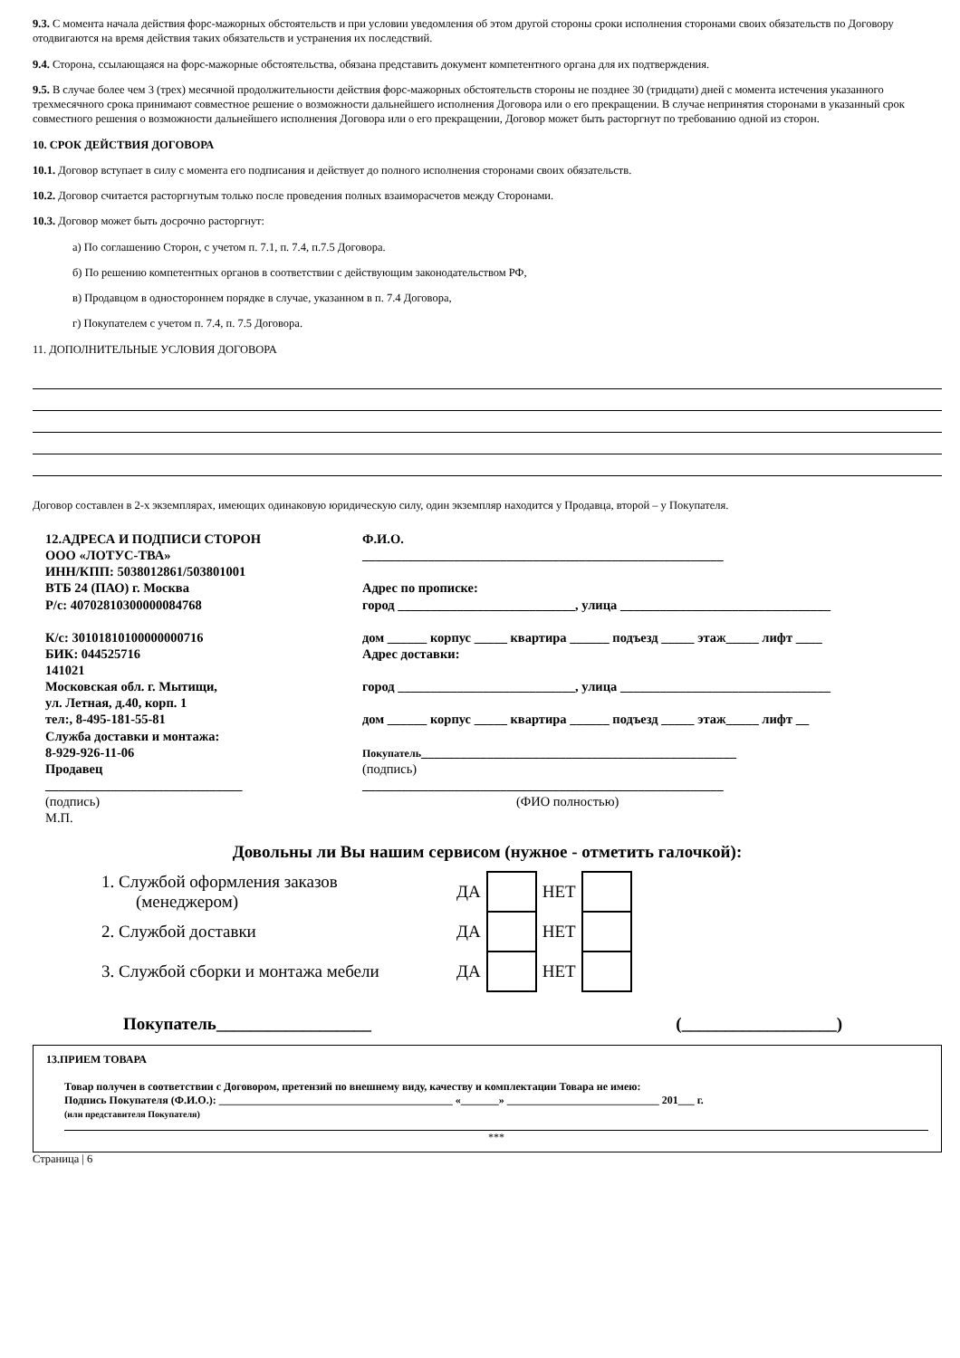9.3. С момента начала действия форс-мажорных обстоятельств и при условии уведомления об этом другой стороны сроки исполнения сторонами своих обязательств по Договору отодвигаются на время действия таких обязательств и устранения их последствий.
9.4. Сторона, ссылающаяся на форс-мажорные обстоятельства, обязана представить документ компетентного органа для их подтверждения.
9.5. В случае более чем 3 (трех) месячной продолжительности действия форс-мажорных обстоятельств стороны не позднее 30 (тридцати) дней с момента истечения указанного трехмесячного срока принимают совместное решение о возможности дальнейшего исполнения Договора или о его прекращении. В случае непринятия сторонами в указанный срок совместного решения о возможности дальнейшего исполнения Договора или о его прекращении, Договор может быть расторгнут по требованию одной из сторон.
10. СРОК ДЕЙСТВИЯ ДОГОВОРА
10.1. Договор вступает в силу с момента его подписания и действует до полного исполнения сторонами своих обязательств.
10.2. Договор считается расторгнутым только после проведения полных взаиморасчетов между Сторонами.
10.3. Договор может быть досрочно расторгнут:
а) По соглашению Сторон, с учетом п. 7.1, п. 7.4, п.7.5 Договора.
б) По решению компетентных органов в соответствии с действующим законодательством РФ,
в) Продавцом в одностороннем порядке в случае, указанном в п. 7.4 Договора,
г) Покупателем с учетом п. 7.4, п. 7.5 Договора.
11. ДОПОЛНИТЕЛЬНЫЕ УСЛОВИЯ ДОГОВОРА
Договор составлен в 2-х экземплярах, имеющих одинаковую юридическую силу, один экземпляр находится у Продавца, второй – у Покупателя.
12.АДРЕСА И ПОДПИСИ СТОРОН
ООО «ЛОТУС-ТВА»
ИНН/КПП: 5038012861/503801001
ВТБ 24 (ПАО) г. Москва
Р/с: 40702810300000084768
К/с: 30101810100000000716
БИК: 044525716
141021
Московская обл. г. Мытищи,
ул. Летная, д.40, корп. 1
тел:, 8-495-181-55-81
Служба доставки и монтажа:
8-929-926-11-06
Продавец
______________________________
(подпись)
М.П.
Ф.И.О.
_______________________________________________________
Адрес по прописке:
город ___________________________, улица ________________________________
дом ______ корпус _____ квартира ______ подъезд _____ этаж_____ лифт ____
Адрес доставки:
город ___________________________, улица ________________________________
дом ______ корпус _____ квартира ______ подъезд _____ этаж_____ лифт __
Покупатель________________________________________________
(подпись)
_______________________________________________________
(ФИО полностью)
Довольны ли Вы нашим сервисом (нужное - отметить галочкой):
| 1. Службой оформления заказов (менеджером) | ДА | | НЕТ | |
| 2. Службой доставки | ДА | | НЕТ | |
| 3. Службой сборки и монтажа мебели | ДА | | НЕТ | |
Покупатель__________________ (__________________)
13.ПРИЕМ ТОВАРА
Товар получен в соответствии с Договором, претензий по внешнему виду, качеству и комплектации Товара не имею:
Подпись Покупателя (Ф.И.О.): ___________________________________________ «_______» ____________________________ 201___ г.
(или представителя Покупателя)
***
Страница | 6